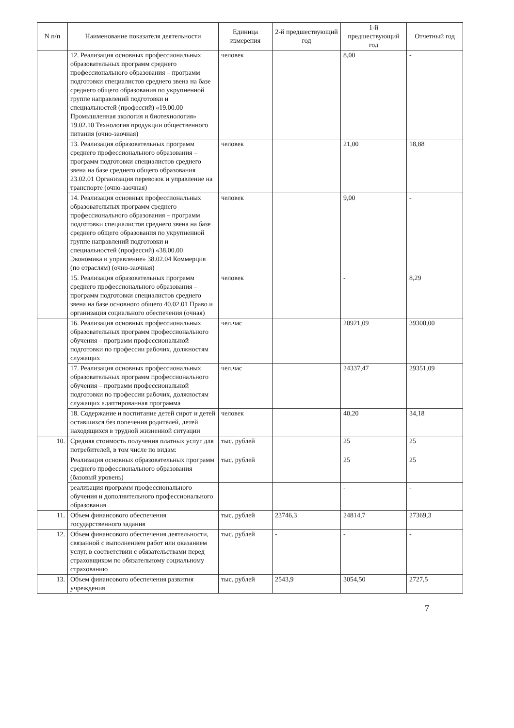| N п/п | Наименование показателя деятельности | Единица измерения | 2-й предшествующий год | 1-й предшествующий год | Отчетный год |
| --- | --- | --- | --- | --- | --- |
| | 12. Реализация основных профессиональных образовательных программ среднего профессионального образования – программ подготовки специалистов среднего звена на базе среднего общего образования по укрупненной группе направлений подготовки и специальностей (профессий) «19.00.00 Промышленная экология и биотехнология» 19.02.10 Технология продукции общественного питания (очно-заочная) | человек | | 8,00 | - |
| | 13. Реализация образовательных программ среднего профессионального образования – программ подготовки специалистов среднего звена на базе среднего общего образования 23.02.01 Организация перевозок и управление на транспорте (очно-заочная) | человек | | 21,00 | 18,88 |
| | 14. Реализация основных профессиональных образовательных программ среднего профессионального образования – программ подготовки специалистов среднего звена на базе среднего общего образования по укрупненной группе направлений подготовки и специальностей (профессий) «38.00.00 Экономика и управление» 38.02.04 Коммерция (по отраслям) (очно-заочная) | человек | | 9,00 | - |
| | 15. Реализация образовательных программ среднего профессионального образования – программ подготовки специалистов среднего звена на базе основного общего 40.02.01 Право и организация социального обеспечения (очная) | человек | | - | 8,29 |
| | 16. Реализация основных профессиональных образовательных программ профессионального обучения – программ профессиональной подготовки по профессии рабочих, должностям служащих | чел.час | | 20921,09 | 39300,00 |
| | 17. Реализация основных профессиональных образовательных программ профессионального обучения – программ профессиональной подготовки по профессии рабочих, должностям служащих адаптированная программа | чел.час | | 24337,47 | 29351,09 |
| | 18. Содержание и воспитание детей сирот и детей оставшихся без попечения родителей, детей находящихся в трудной жизненной ситуации | человек | | 40,20 | 34,18 |
| 10. | Средняя стоимость получения платных услуг для потребителей, в том числе по видам: | тыс. рублей | | 25 | 25 |
| | Реализация основных образовательных программ среднего профессионального образования (базовый уровень) | тыс. рублей | | 25 | 25 |
| | реализация программ профессионального обучения и дополнительного профессионального образования | | | - | - |
| 11. | Объем финансового обеспечения государственного задания | тыс. рублей | 23746,3 | 24814,7 | 27369,3 |
| 12. | Объем финансового обеспечения деятельности, связанной с выполнением работ или оказанием услуг, в соответствии с обязательствами перед страховщиком по обязательному социальному страхованию | тыс. рублей | - | - | - |
| 13. | Объем финансового обеспечения развития учреждения | тыс. рублей | 2543,9 | 3054,50 | 2727,5 |
7